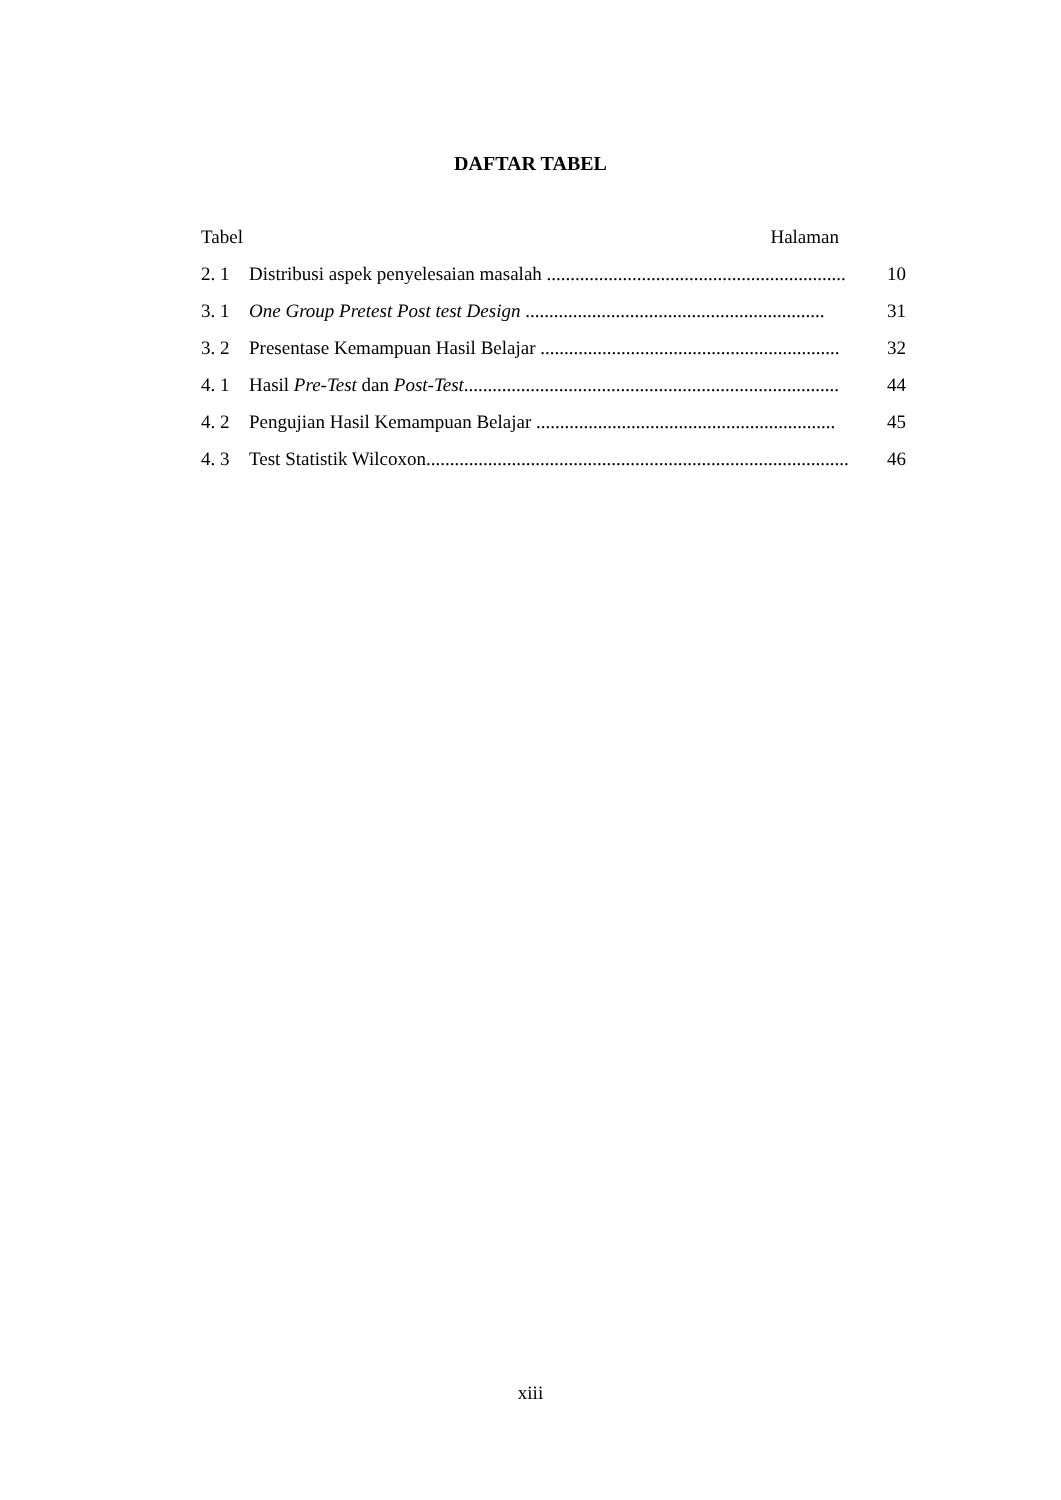DAFTAR TABEL
Tabel Halaman
2. 1 Distribusi aspek penyelesaian masalah ............................................................... 10
3. 1 One Group Pretest Post test Design ............................................................... 31
3. 2 Presentase Kemampuan Hasil Belajar ............................................................... 32
4. 1 Hasil Pre-Test dan Post-Test............................................................................... 44
4. 2 Pengujian Hasil Kemampuan Belajar ............................................................... 45
4. 3 Test Statistik Wilcoxon......................................................................................... 46
xiii